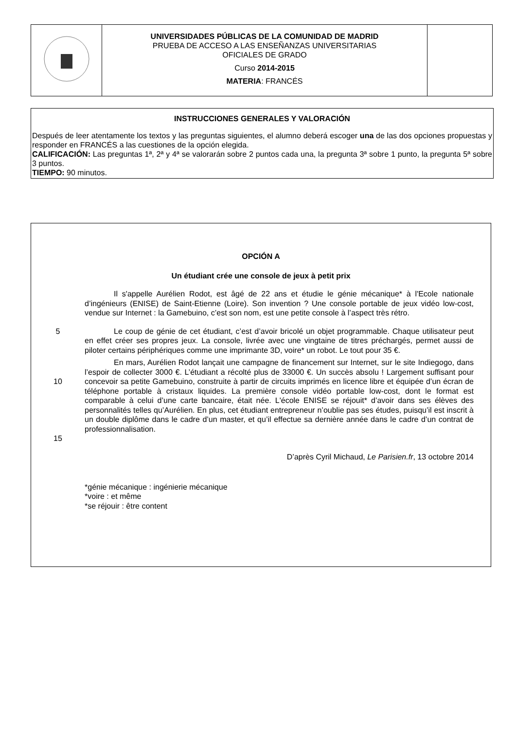| | UNIVERSIDADES PÚBLICAS DE LA COMUNIDAD DE MADRID PRUEBA DE ACCESO A LAS ENSEÑANZAS UNIVERSITARIAS OFICIALES DE GRADO Curso 2014-2015 MATERIA : FRANCÉS | |
INSTRUCCIONES GENERALES Y VALORACIÓN
Después de leer atentamente los textos y las preguntas siguientes, el alumno deberá escoger una de las dos opciones propuestas y responder en FRANCÉS a las cuestiones de la opción elegida.
CALIFICACIÓN: Las preguntas 1ª, 2ª y 4ª se valorarán sobre 2 puntos cada una, la pregunta 3ª sobre 1 punto, la pregunta 5ª sobre 3 puntos.
TIEMPO: 90 minutos.
OPCIÓN A
Un étudiant crée une console de jeux à petit prix
Il s'appelle Aurélien Rodot, est âgé de 22 ans et étudie le génie mécanique* à l'Ecole nationale d’ingénieurs (ENISE) de Saint-Etienne (Loire). Son invention ? Une console portable de jeux vidéo low-cost, vendue sur Internet : la Gamebuino, c’est son nom, est une petite console à l’aspect très rétro.
5 Le coup de génie de cet étudiant, c’est d’avoir bricolé un objet programmable. Chaque utilisateur peut en effet créer ses propres jeux. La console, livrée avec une vingtaine de titres préchargés, permet aussi de piloter certains périphériques comme une imprimante 3D, voire* un robot. Le tout pour 35 €.
10
15
En mars, Aurélien Rodot lançait une campagne de financement sur Internet, sur le site Indiegogo, dans l’espoir de collecter 3000 €. L’étudiant a récolté plus de 33000 €. Un succès absolu ! Largement suffisant pour concevoir sa petite Gamebuino, construite à partir de circuits imprimés en licence libre et équipée d’un écran de téléphone portable à cristaux liquides. La première console vidéo portable low-cost, dont le format est comparable à celui d’une carte bancaire, était née. L'école ENISE se réjouit* d’avoir dans ses élèves des personnalités telles qu’Aurélien. En plus, cet étudiant entrepreneur n’oublie pas ses études, puisqu’il est inscrit à un double diplôme dans le cadre d’un master, et qu’il effectue sa dernière année dans le cadre d’un contrat de professionnalisation.
D’après Cyril Michaud, Le Parisien.fr, 13 octobre 2014
*génie mécanique : ingénierie mécanique
*voire : et même
*se réjouir : être content